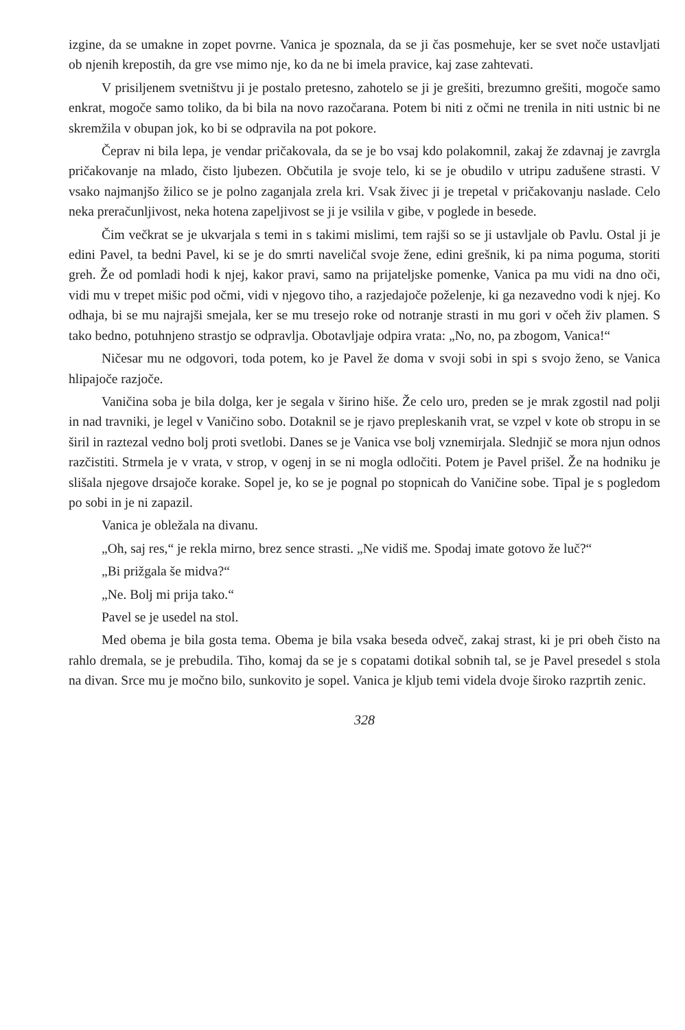izgine, da se umakne in zopet povrne. Vanica je spoznala, da se ji čas posmehuje, ker se svet noče ustavljati ob njenih krepostih, da gre vse mimo nje, ko da ne bi imela pravice, kaj zase zahtevati.
V prisiljenem svetništvu ji je postalo pretesno, zahotelo se ji je grešiti, brez­umno grešiti, mogoče samo enkrat, mogoče samo toliko, da bi bila na novo razočarana. Potem bi niti z očmi ne trenila in niti ustnic bi ne skremžila v obupan jok, ko bi se odpravila na pot pokore.
Čeprav ni bila lepa, je vendar pričakovala, da se je bo vsaj kdo polakomnil, zakaj že zdavnaj je zavrgla pričakovanje na mlado, čisto ljubezen. Občutila je svoje telo, ki se je obudilo v utripu zadušene strasti. V vsako najmanjšo žilico se je polno zaganjala zrela kri. Vsak živec ji je trepetal v pričakovanju naslade. Celo neka preračunljivost, neka hotena zapeljivost se ji je vsilila v gibe, v poglede in besede.
Čim večkrat se je ukvarjala s temi in s takimi mislimi, tem rajši so se ji ustavljale ob Pavlu. Ostal ji je edini Pavel, ta bedni Pavel, ki se je do smrti naveličal svoje žene, edini grešnik, ki pa nima poguma, storiti greh. Že od pomladi hodi k njej, kakor pravi, samo na prijateljske pomenke, Vanica pa mu vidi na dno oči, vidi mu v trepet mišic pod očmi, vidi v njegovo tiho, a razjedajoče po­želenje, ki ga nezavedno vodi k njej. Ko odhaja, bi se mu najrajši smejala, ker se mu tresejo roke od notranje strasti in mu gori v očeh živ plamen. S tako bedno, potuhnjeno strastjo se odpravlja. Obotavljaje odpira vrata: „No, no, pa zbogom, Vanica!“
Ničesar mu ne odgovori, toda potem, ko je Pavel že doma v svoji sobi in spi s svojo ženo, se Vanica hlipajoče razjoče.
Vaničina soba je bila dolga, ker je segala v širino hiše. Že celo uro, preden se je mrak zgostil nad polji in nad travniki, je legel v Vaničino sobo. Dotaknil se je rjavo prepleskanih vrat, se vzpel v kote ob stropu in se širil in raztezal vedno bolj proti svetlobi. Danes se je Vanica vse bolj vznemirjala. Slednjič se mora njun odnos razčistiti. Strmela je v vrata, v strop, v ogenj in se ni mogla odločiti. Potem je Pavel prišel. Že na hodniku je slišala njegove drsajoče korake. Sopel je, ko se je pognal po stopnicah do Vaničine sobe. Tipal je s pogledom po sobi in je ni zapazil.
Vanica je obležala na divanu.
„Oh, saj res,“ je rekla mirno, brez sence strasti. „Ne vidiš me. Spodaj imate gotovo že luč?“
„Bi prižgala še midva?“
„Ne. Bolj mi prija tako.“
Pavel se je usedel na stol.
Med obema je bila gosta tema. Obema je bila vsaka beseda odveč, zakaj strast, ki je pri obeh čisto na rahlo dremala, se je prebudila. Tiho, komaj da se je s co­patami dotikal sobnih tal, se je Pavel presedel s stola na divan. Srce mu je močno bilo, sunkovito je sopel. Vanica je kljub temi videla dvoje široko razprtih zenic.
328